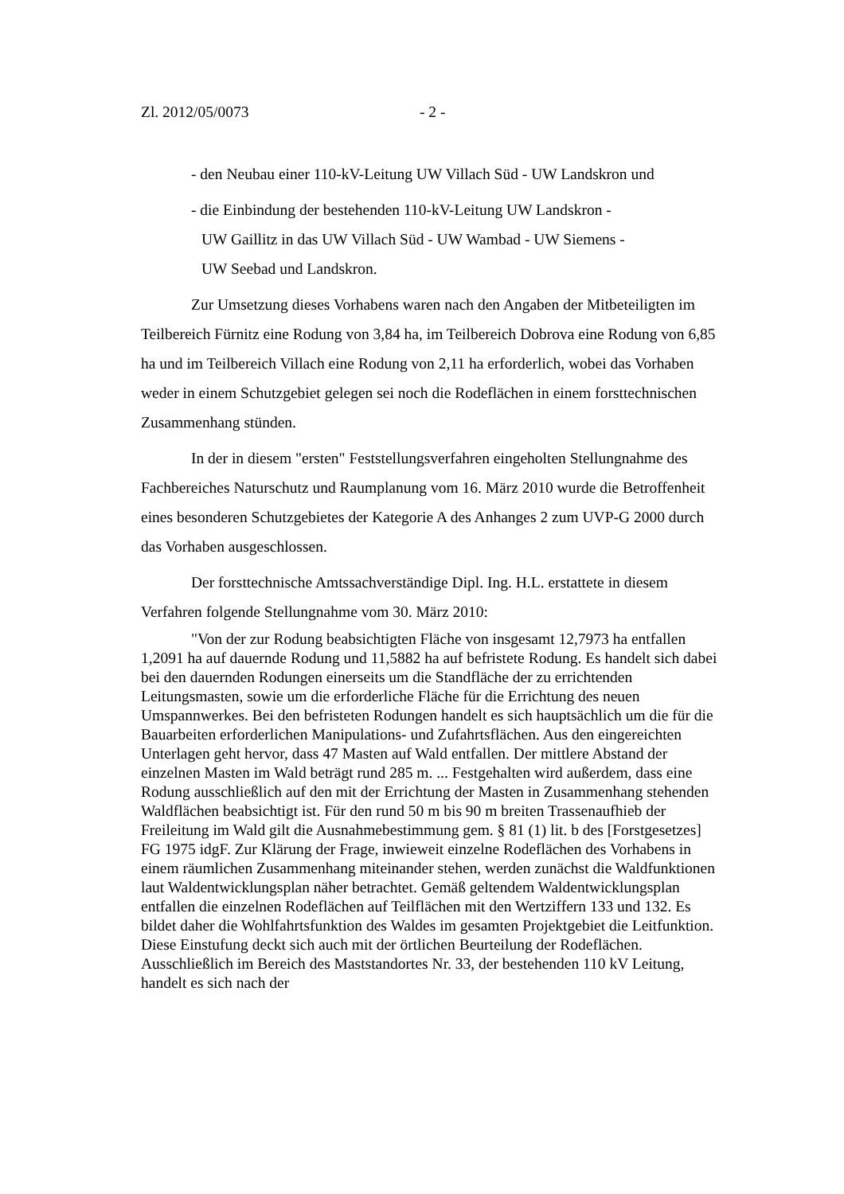Zl. 2012/05/0073 - 2 -
- den Neubau einer 110-kV-Leitung UW Villach Süd - UW Landskron und
- die Einbindung der bestehenden 110-kV-Leitung UW Landskron -
UW Gaillitz in das UW Villach Süd - UW Wambad - UW Siemens -
UW Seebad und Landskron.
Zur Umsetzung dieses Vorhabens waren nach den Angaben der Mitbeteiligten im Teilbereich Fürnitz eine Rodung von 3,84 ha, im Teilbereich Dobrova eine Rodung von 6,85 ha und im Teilbereich Villach eine Rodung von 2,11 ha erforderlich, wobei das Vorhaben weder in einem Schutzgebiet gelegen sei noch die Rodeflächen in einem forsttechnischen Zusammenhang stünden.
In der in diesem "ersten" Feststellungsverfahren eingeholten Stellungnahme des Fachbereiches Naturschutz und Raumplanung vom 16. März 2010 wurde die Betroffenheit eines besonderen Schutzgebietes der Kategorie A des Anhanges 2 zum UVP-G 2000 durch das Vorhaben ausgeschlossen.
Der forsttechnische Amtssachverständige Dipl. Ing. H.L. erstattete in diesem Verfahren folgende Stellungnahme vom 30. März 2010:
"Von der zur Rodung beabsichtigten Fläche von insgesamt 12,7973 ha entfallen 1,2091 ha auf dauernde Rodung und 11,5882 ha auf befristete Rodung. Es handelt sich dabei bei den dauernden Rodungen einerseits um die Standfläche der zu errichtenden Leitungsmasten, sowie um die erforderliche Fläche für die Errichtung des neuen Umspannwerkes. Bei den befristeten Rodungen handelt es sich hauptsächlich um die für die Bauarbeiten erforderlichen Manipulations- und Zufahrtsflächen. Aus den eingereichten Unterlagen geht hervor, dass 47 Masten auf Wald entfallen. Der mittlere Abstand der einzelnen Masten im Wald beträgt rund 285 m. ... Festgehalten wird außerdem, dass eine Rodung ausschließlich auf den mit der Errichtung der Masten in Zusammenhang stehenden Waldflächen beabsichtigt ist. Für den rund 50 m bis 90 m breiten Trassenaufhieb der Freileitung im Wald gilt die Ausnahmebestimmung gem. § 81 (1) lit. b des [Forstgesetzes] FG 1975 idgF. Zur Klärung der Frage, inwieweit einzelne Rodeflächen des Vorhabens in einem räumlichen Zusammenhang miteinander stehen, werden zunächst die Waldfunktionen laut Waldentwicklungsplan näher betrachtet. Gemäß geltendem Waldentwicklungsplan entfallen die einzelnen Rodeflächen auf Teilflächen mit den Wertziffern 133 und 132. Es bildet daher die Wohlfahrtsfunktion des Waldes im gesamten Projektgebiet die Leitfunktion. Diese Einstufung deckt sich auch mit der örtlichen Beurteilung der Rodeflächen. Ausschließlich im Bereich des Maststandortes Nr. 33, der bestehenden 110 kV Leitung, handelt es sich nach der